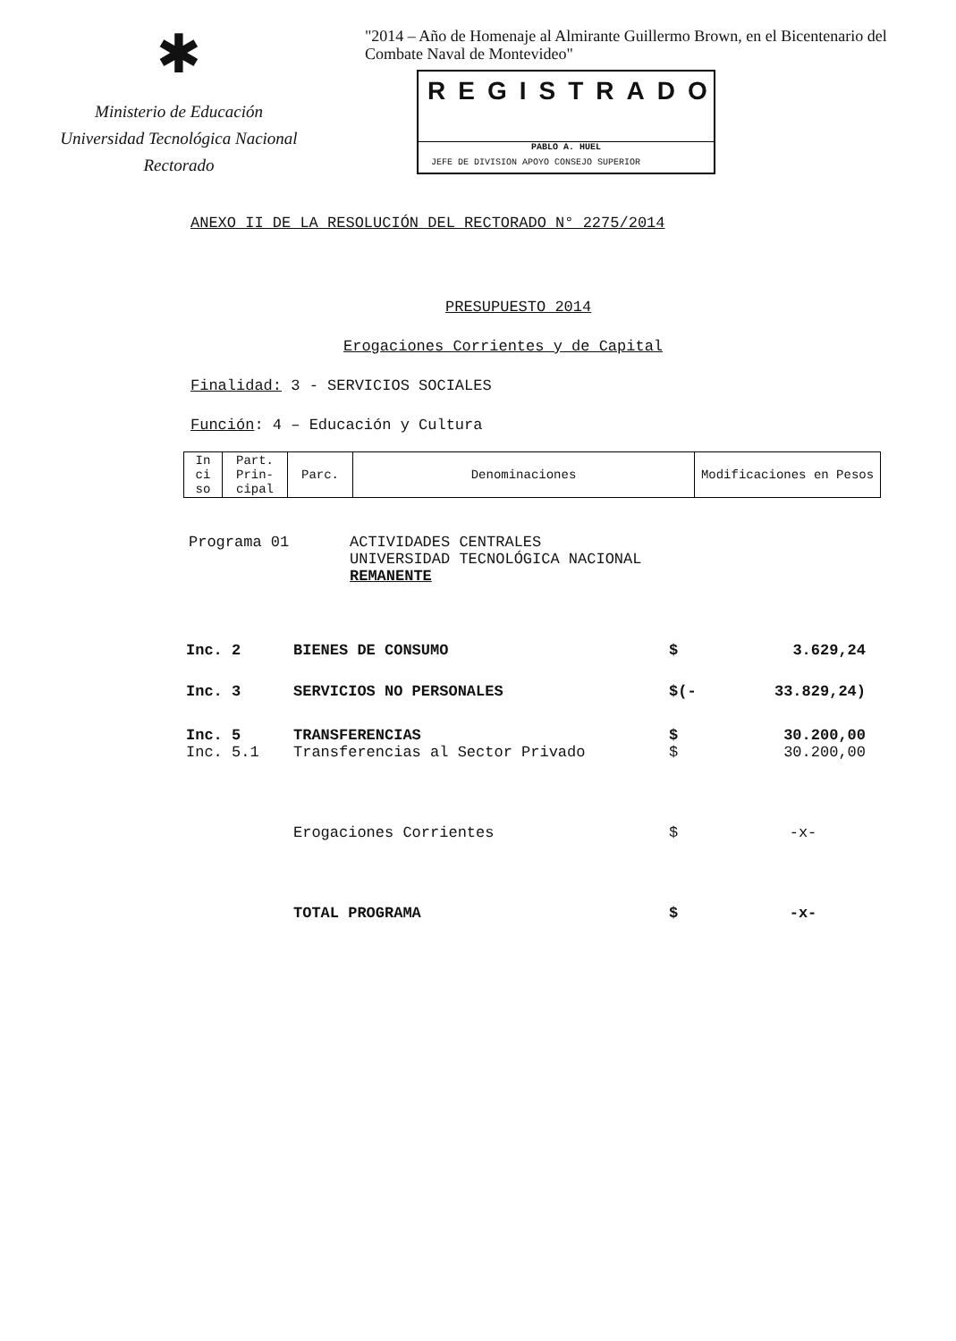✱
Ministerio de Educación
Universidad Tecnológica Nacional
Rectorado
"2014 – Año de Homenaje al Almirante Guillermo Brown, en el Bicentenario del Combate Naval de Montevideo"
REGISTRADO
PABLO A. HUEL
JEFE DE DIVISION APOYO CONSEJO SUPERIOR
ANEXO II DE LA RESOLUCIÓN DEL RECTORADO N° 2275/2014
PRESUPUESTO 2014
Erogaciones Corrientes y de Capital
Finalidad: 3 - SERVICIOS SOCIALES
Función: 4 – Educación y Cultura
| In ci so | Part. Prin- cipal | Parc. | Denominaciones | Modificaciones en Pesos |
| --- | --- | --- | --- | --- |
Programa 01 ACTIVIDADES CENTRALES
UNIVERSIDAD TECNOLÓGICA NACIONAL
REMANENTE
| Inc. 2 | BIENES DE CONSUMO | $ | 3.629,24 |
| Inc. 3 | SERVICIOS NO PERSONALES | $(- | 33.829,24) |
| Inc. 5 | TRANSFERENCIAS | $ | 30.200,00 |
| Inc. 5.1 | Transferencias al Sector Privado | $ | 30.200,00 |
| | Erogaciones Corrientes | $ | -x- |
| | TOTAL PROGRAMA | $ | -x- |